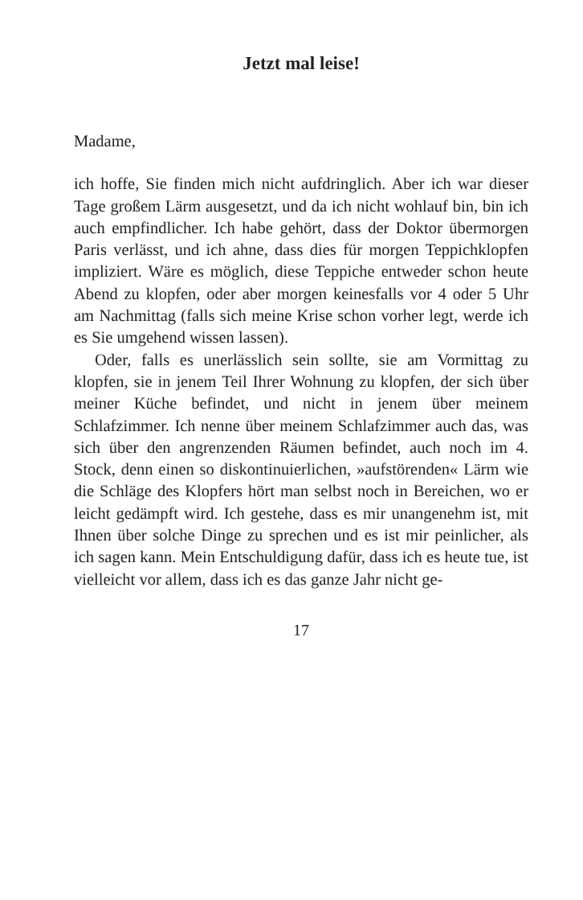Jetzt mal leise!
Madame,
ich hoffe, Sie finden mich nicht aufdringlich. Aber ich war dieser Tage großem Lärm ausgesetzt, und da ich nicht wohlauf bin, bin ich auch empfindlicher. Ich habe gehört, dass der Doktor übermorgen Paris verlässt, und ich ahne, dass dies für morgen Teppichklopfen impliziert. Wäre es möglich, diese Teppiche entweder schon heute Abend zu klopfen, oder aber morgen keinesfalls vor 4 oder 5 Uhr am Nachmittag (falls sich meine Krise schon vorher legt, werde ich es Sie umgehend wissen lassen).
Oder, falls es unerlässlich sein sollte, sie am Vormittag zu klopfen, sie in jenem Teil Ihrer Wohnung zu klopfen, der sich über meiner Küche befindet, und nicht in jenem über meinem Schlafzimmer. Ich nenne über meinem Schlafzimmer auch das, was sich über den angrenzenden Räumen befindet, auch noch im 4. Stock, denn einen so diskontinuierlichen, »aufstörenden« Lärm wie die Schläge des Klopfers hört man selbst noch in Bereichen, wo er leicht gedämpft wird. Ich gestehe, dass es mir unangenehm ist, mit Ihnen über solche Dinge zu sprechen und es ist mir peinlicher, als ich sagen kann. Mein Entschuldigung dafür, dass ich es heute tue, ist vielleicht vor allem, dass ich es das ganze Jahr nicht ge-
17